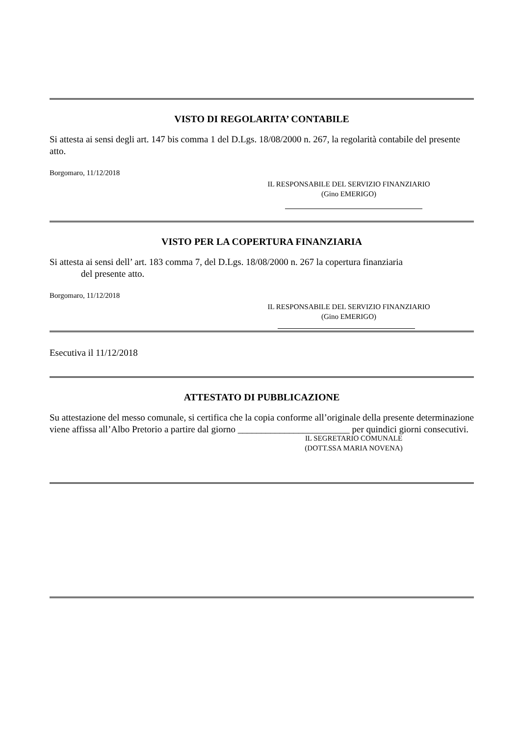VISTO DI REGOLARITA’ CONTABILE
Si attesta ai sensi degli art. 147 bis comma 1 del D.Lgs. 18/08/2000 n. 267, la regolarità contabile del presente atto.
Borgomaro, 11/12/2018
IL RESPONSABILE DEL SERVIZIO FINANZIARIO
(Gino EMERIGO)
VISTO PER LA COPERTURA FINANZIARIA
Si attesta ai sensi dell’ art. 183 comma 7, del D.Lgs. 18/08/2000 n. 267 la copertura finanziaria
del presente atto.
Borgomaro, 11/12/2018
IL RESPONSABILE DEL SERVIZIO FINANZIARIO
(Gino EMERIGO)
Esecutiva il 11/12/2018
ATTESTATO DI PUBBLICAZIONE
Su attestazione del messo comunale, si certifica che la copia conforme all’originale della presente determinazione viene affissa all’Albo Pretorio a partire dal giorno ________________________ per quindici giorni consecutivi.
IL SEGRETARIO COMUNALE
(DOTT.SSA MARIA NOVENA)